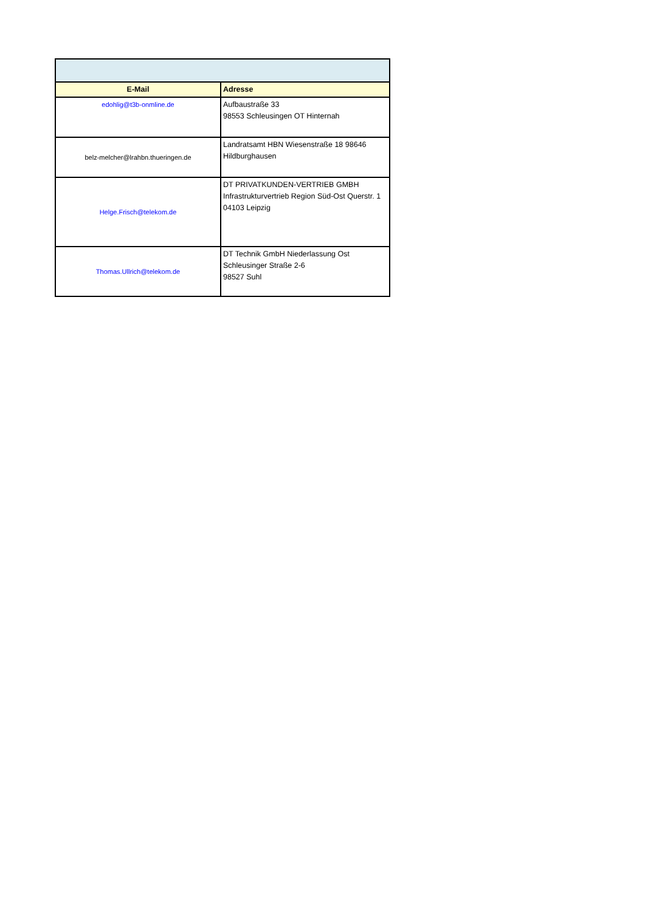| E-Mail | Adresse |
| --- | --- |
| edohlig@t3b-onmline.de | Aufbaustraße 33 98553 Schleusingen OT Hinternah |
| belz-melcher@lrahbn.thueringen.de | Landratsamt HBN Wiesenstraße 18 98646 Hildburghausen |
| Helge.Frisch@telekom.de | DT PRIVATKUNDEN-VERTRIEB GMBH Infrastrukturvertrieb Region Süd-Ost Querstr. 1 04103 Leipzig |
| Thomas.Ullrich@telekom.de | DT Technik GmbH Niederlassung Ost Schleusinger Straße 2-6 98527 Suhl |